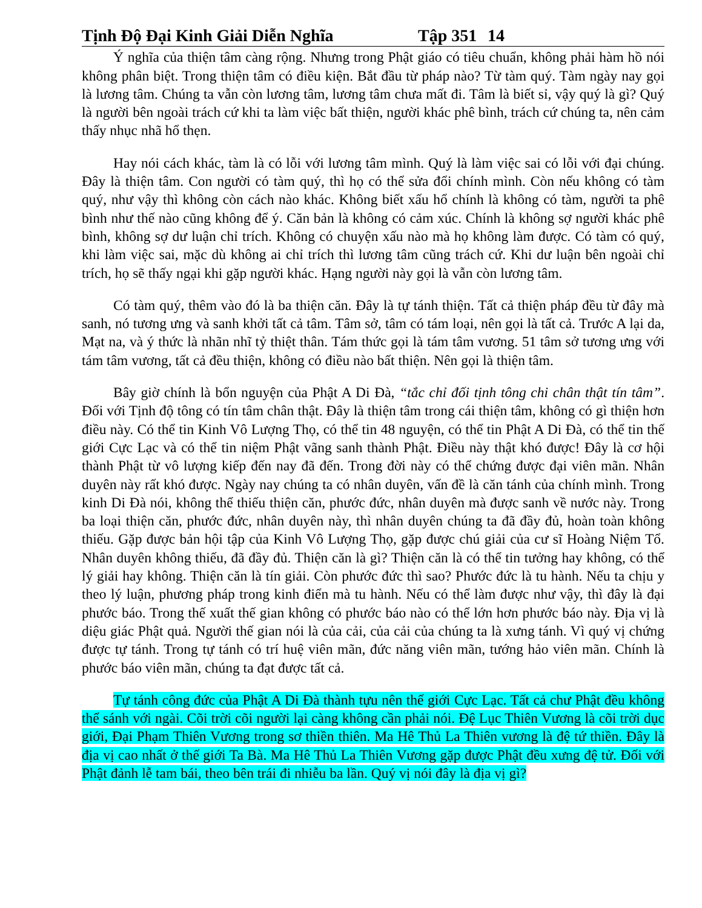Tịnh Độ Đại Kinh Giải Diễn Nghĩa Tập 351 14
Ý nghĩa của thiện tâm càng rộng. Nhưng trong Phật giáo có tiêu chuẩn, không phải hàm hồ nói không phân biệt. Trong thiện tâm có điều kiện. Bắt đầu từ pháp nào? Từ tàm quý. Tàm ngày nay gọi là lương tâm. Chúng ta vẫn còn lương tâm, lương tâm chưa mất đi. Tâm là biết sỉ, vậy quý là gì? Quý là người bên ngoài trách cứ khi ta làm việc bất thiện, người khác phê bình, trách cứ chúng ta, nên cảm thấy nhục nhã hổ thẹn.
Hay nói cách khác, tàm là có lỗi với lương tâm mình. Quý là làm việc sai có lỗi với đại chúng. Đây là thiện tâm. Con người có tàm quý, thì họ có thể sửa đổi chính mình. Còn nếu không có tàm quý, như vậy thì không còn cách nào khác. Không biết xấu hổ chính là không có tàm, người ta phê bình như thế nào cũng không để ý. Căn bản là không có cảm xúc. Chính là không sợ người khác phê bình, không sợ dư luận chỉ trích. Không có chuyện xấu nào mà họ không làm được. Có tàm có quý, khi làm việc sai, mặc dù không ai chỉ trích thì lương tâm cũng trách cứ. Khi dư luận bên ngoài chỉ trích, họ sẽ thấy ngại khi gặp người khác. Hạng người này gọi là vẫn còn lương tâm.
Có tàm quý, thêm vào đó là ba thiện căn. Đây là tự tánh thiện. Tất cả thiện pháp đều từ đây mà sanh, nó tương ưng và sanh khởi tất cả tâm. Tâm sở, tâm có tám loại, nên gọi là tất cả. Trước A lại da, Mạt na, và ý thức là nhãn nhĩ tỷ thiệt thân. Tám thức gọi là tám tâm vương. 51 tâm sở tương ưng với tám tâm vương, tất cả đều thiện, không có điều nào bất thiện. Nên gọi là thiện tâm.
Bây giờ chính là bổn nguyện của Phật A Di Đà, “tắc chỉ đối tịnh tông chi chân thật tín tâm”. Đối với Tịnh độ tông có tín tâm chân thật. Đây là thiện tâm trong cái thiện tâm, không có gì thiện hơn điều này. Có thể tin Kinh Vô Lượng Thọ, có thể tin 48 nguyện, có thể tin Phật A Di Đà, có thể tin thế giới Cực Lạc và có thể tin niệm Phật vãng sanh thành Phật. Điều này thật khó được! Đây là cơ hội thành Phật từ vô lượng kiếp đến nay đã đến. Trong đời này có thể chứng được đại viên mãn. Nhân duyên này rất khó được. Ngày nay chúng ta có nhân duyên, vấn đề là căn tánh của chính mình. Trong kinh Di Đà nói, không thể thiếu thiện căn, phước đức, nhân duyên mà được sanh về nước này. Trong ba loại thiện căn, phước đức, nhân duyên này, thì nhân duyên chúng ta đã đầy đủ, hoàn toàn không thiếu. Gặp được bản hội tập của Kinh Vô Lượng Thọ, gặp được chú giải của cư sĩ Hoàng Niệm Tổ. Nhân duyên không thiếu, đã đầy đủ. Thiện căn là gì? Thiện căn là có thể tin tưởng hay không, có thể lý giải hay không. Thiện căn là tín giải. Còn phước đức thì sao? Phước đức là tu hành. Nếu ta chịu y theo lý luận, phương pháp trong kinh điển mà tu hành. Nếu có thể làm được như vậy, thì đây là đại phước báo. Trong thế xuất thế gian không có phước báo nào có thể lớn hơn phước báo này. Địa vị là diệu giác Phật quả. Người thế gian nói là của cải, của cải của chúng ta là xưng tánh. Vì quý vị chứng được tự tánh. Trong tự tánh có trí huệ viên mãn, đức năng viên mãn, tướng hảo viên mãn. Chính là phước báo viên mãn, chúng ta đạt được tất cả.
Tự tánh công đức của Phật A Di Đà thành tựu nên thế giới Cực Lạc. Tất cả chư Phật đều không thể sánh với ngài. Cõi trời cõi người lại càng không cần phải nói. Đệ Lục Thiên Vương là cõi trời dục giới, Đại Phạm Thiên Vương trong sơ thiền thiên. Ma Hê Thủ La Thiên vương là đệ tứ thiền. Đây là địa vị cao nhất ở thế giới Ta Bà. Ma Hê Thủ La Thiên Vương gặp được Phật đều xưng đệ tử. Đối với Phật đảnh lễ tam bái, theo bên trái đi nhiễu ba lần. Quý vị nói đây là địa vị gì?